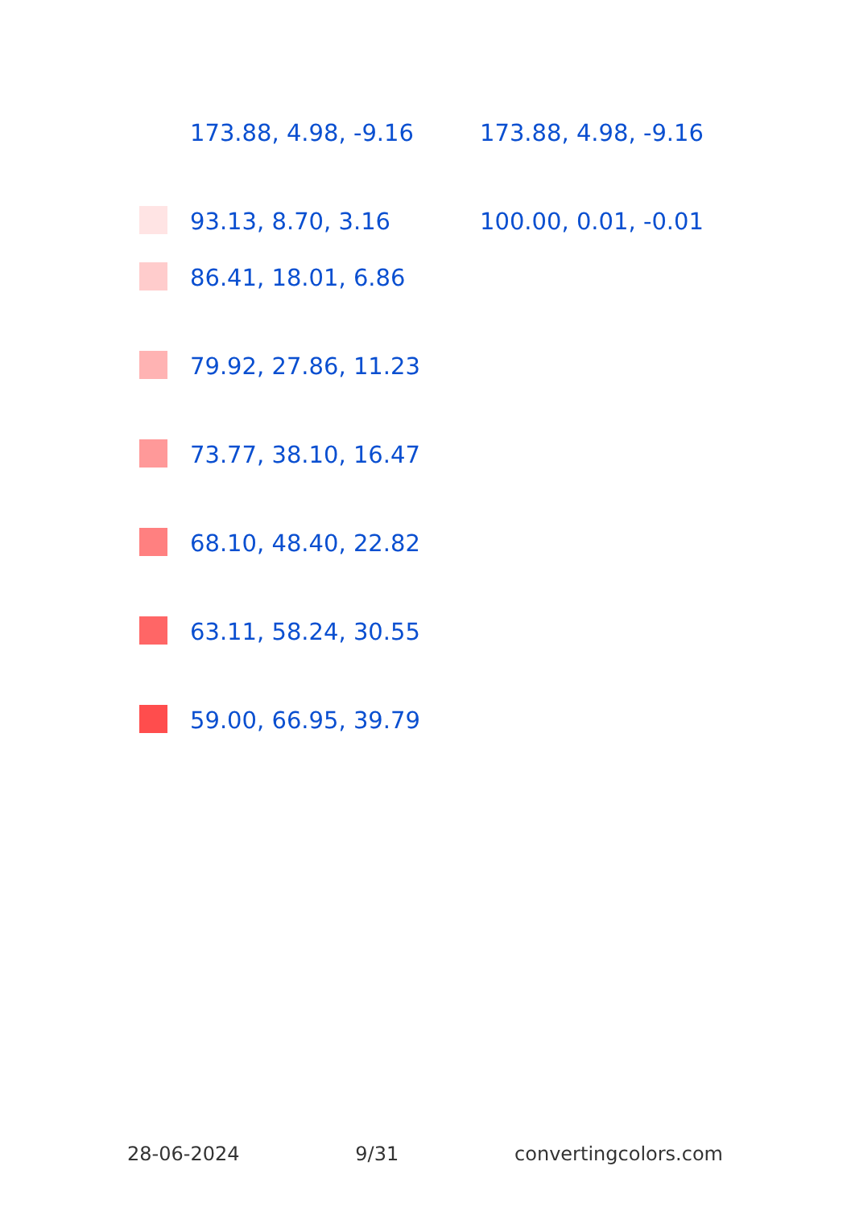| 173.88, 4.98, -9.16 | 173.88, 4.98, -9.16 |
| 93.13, 8.70, 3.16 | 100.00, 0.01, -0.01 |
| 86.41, 18.01, 6.86 | |
| 79.92, 27.86, 11.23 | |
| 73.77, 38.10, 16.47 | |
| 68.10, 48.40, 22.82 | |
| 63.11, 58.24, 30.55 | |
| 59.00, 66.95, 39.79 | |
28-06-2024 9/31 convertingcolors.com